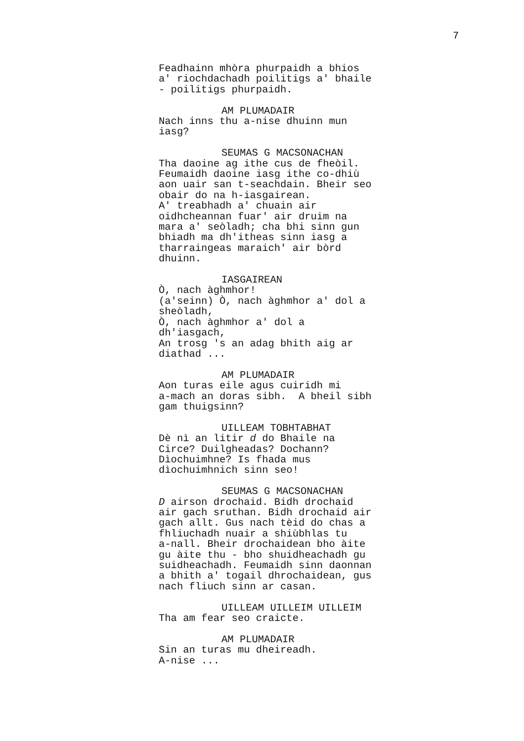7
Feadhainn mhòra phurpaidh a bhios a' riochdachadh poilitigs a' bhaile - poilitigs phurpaidh.
AM PLUMADAIR
Nach inns thu a-nise dhuinn mun iasg?
SEUMAS G MACSONACHAN
Tha daoine ag ithe cus de fheòil. Feumaidh daoine iasg ithe co-dhiù aon uair san t-seachdain. Bheir seo obair do na h-iasgairean. A' treabhadh a' chuain air oidhcheannan fuar' air druim na mara a' seòladh; cha bhi sinn gun bhiadh ma dh'itheas sinn iasg a tharraingeas maraich' air bòrd dhuinn.
IASGAIREAN
Ò, nach àghmhor! (a'seinn) Ò, nach àghmhor a' dol a sheòladh, Ò, nach àghmhor a' dol a dh'iasgach, An trosg 's an adag bhith aig ar diathad ...
AM PLUMADAIR
Aon turas eile agus cuiridh mi a-mach an doras sibh. A bheil sibh gam thuigsinn?
UILLEAM TOBHTABHAT
Dè nì an litir d do Bhaile na Circe? Duilgheadas? Dochann? Dìochuimhne? Is fhada mus dìochuimhnich sinn seo!
SEUMAS G MACSONACHAN
D airson drochaid. Bidh drochaid air gach sruthan. Bidh drochaid air gach allt. Gus nach tèid do chas a fhliuchadh nuair a shiùbhlas tu a-nall. Bheir drochaidean bho àite gu àite thu - bho shuidheachadh gu suidheachadh. Feumaidh sinn daonnan a bhith a' togail dhrochaidean, gus nach fliuch sinn ar casan.
UILLEAM UILLEIM UILLEIM
Tha am fear seo craicte.
AM PLUMADAIR
Sin an turas mu dheireadh. A-nise ...